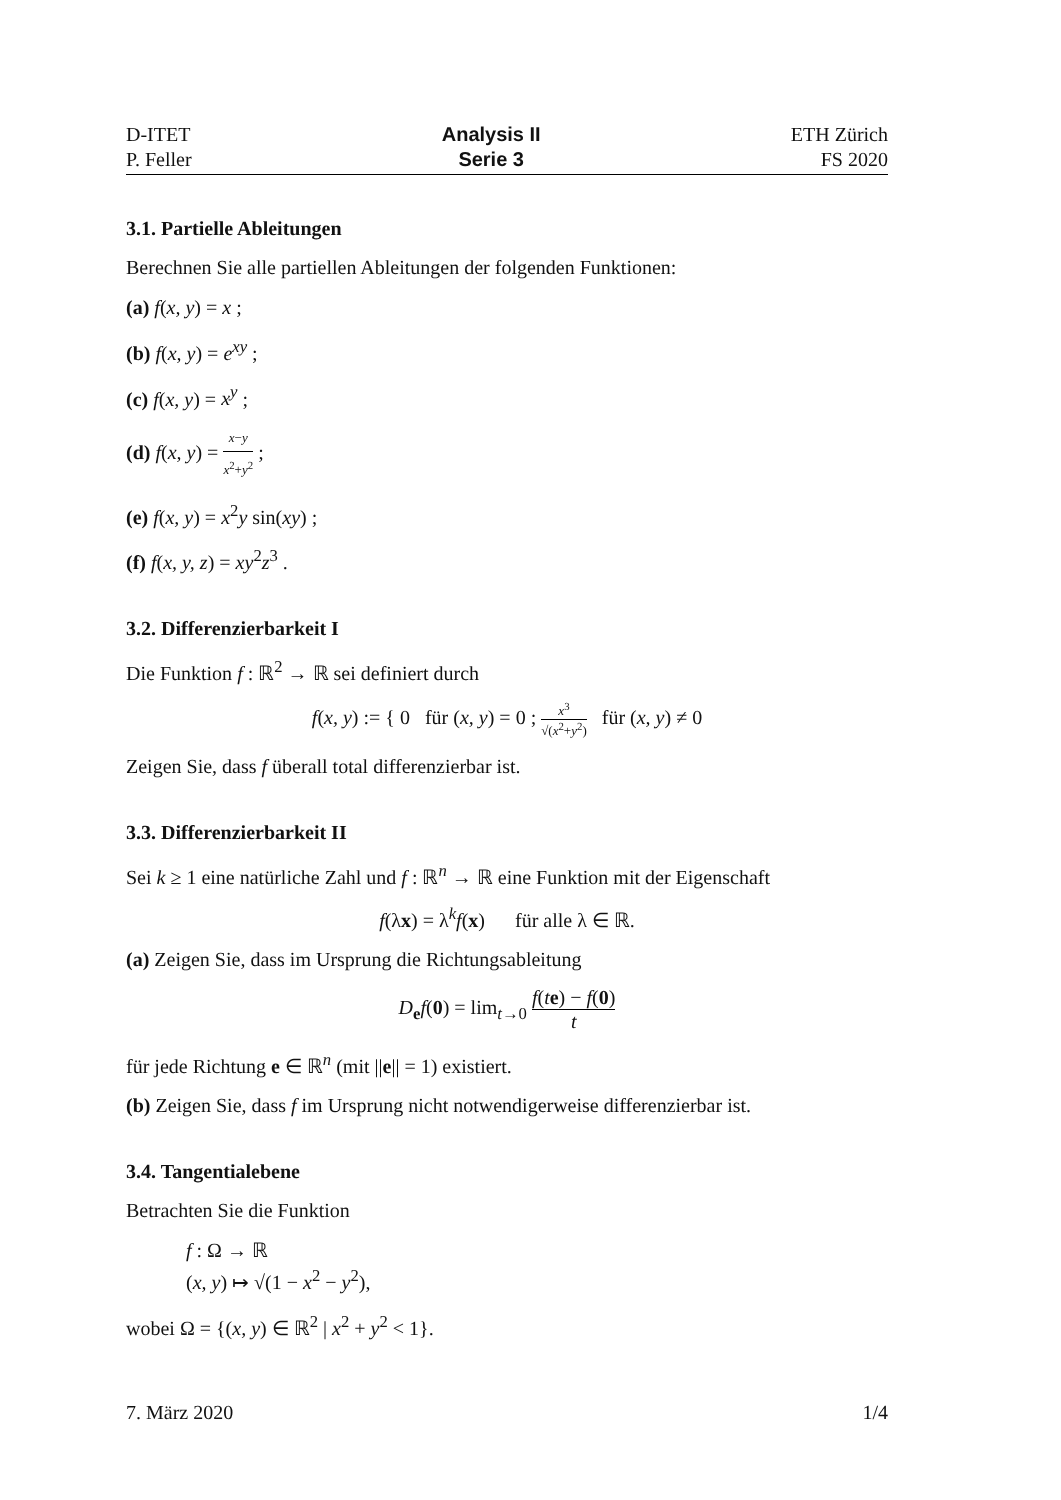D-ITET
P. Feller
Analysis II
Serie 3
ETH Zürich
FS 2020
3.1. Partielle Ableitungen
Berechnen Sie alle partiellen Ableitungen der folgenden Funktionen:
(a) f(x, y) = x ;
(b) f(x, y) = e<sup>xy</sup> ;
(c) f(x, y) = x<sup>y</sup> ;
(d) f(x, y) = x−y x<sup>2</sup>+y<sup>2</sup> ;
(e) f(x, y) = x<sup>2</sup>y sin(xy) ;
(f) f(x, y, z) = xy<sup>2</sup>z<sup>3</sup> .
3.2. Differenzierbarkeit I
Die Funktion f : ℝ<sup>2</sup> → ℝ sei definiert durch
f(x, y) := { 0 für (x, y) = 0 ; x<sup>3</sup> √(x<sup>2</sup>+y<sup>2</sup>) für (x, y) ≠ 0
Zeigen Sie, dass f überall total differenzierbar ist.
3.3. Differenzierbarkeit II
Sei k ≥ 1 eine natürliche Zahl und f : ℝ<sup>n</sup> → ℝ eine Funktion mit der Eigenschaft
f(λx) = λ<sup>k</sup>f(x) für alle λ ∈ ℝ.
(a) Zeigen Sie, dass im Ursprung die Richtungsableitung
D<sub>e</sub>f(0) = lim<sub>t→0</sub> f(te) − f(0) t
für jede Richtung e ∈ ℝ<sup>n</sup> (mit ||e|| = 1) existiert.
(b) Zeigen Sie, dass f im Ursprung nicht notwendigerweise differenzierbar ist.
3.4. Tangentialebene
Betrachten Sie die Funktion
f : Ω → ℝ
(x, y) ↦ √(1 − x<sup>2</sup> − y<sup>2</sup>),
wobei Ω = {(x, y) ∈ ℝ<sup>2</sup> | x<sup>2</sup> + y<sup>2</sup> < 1}.
7. März 2020 1/4